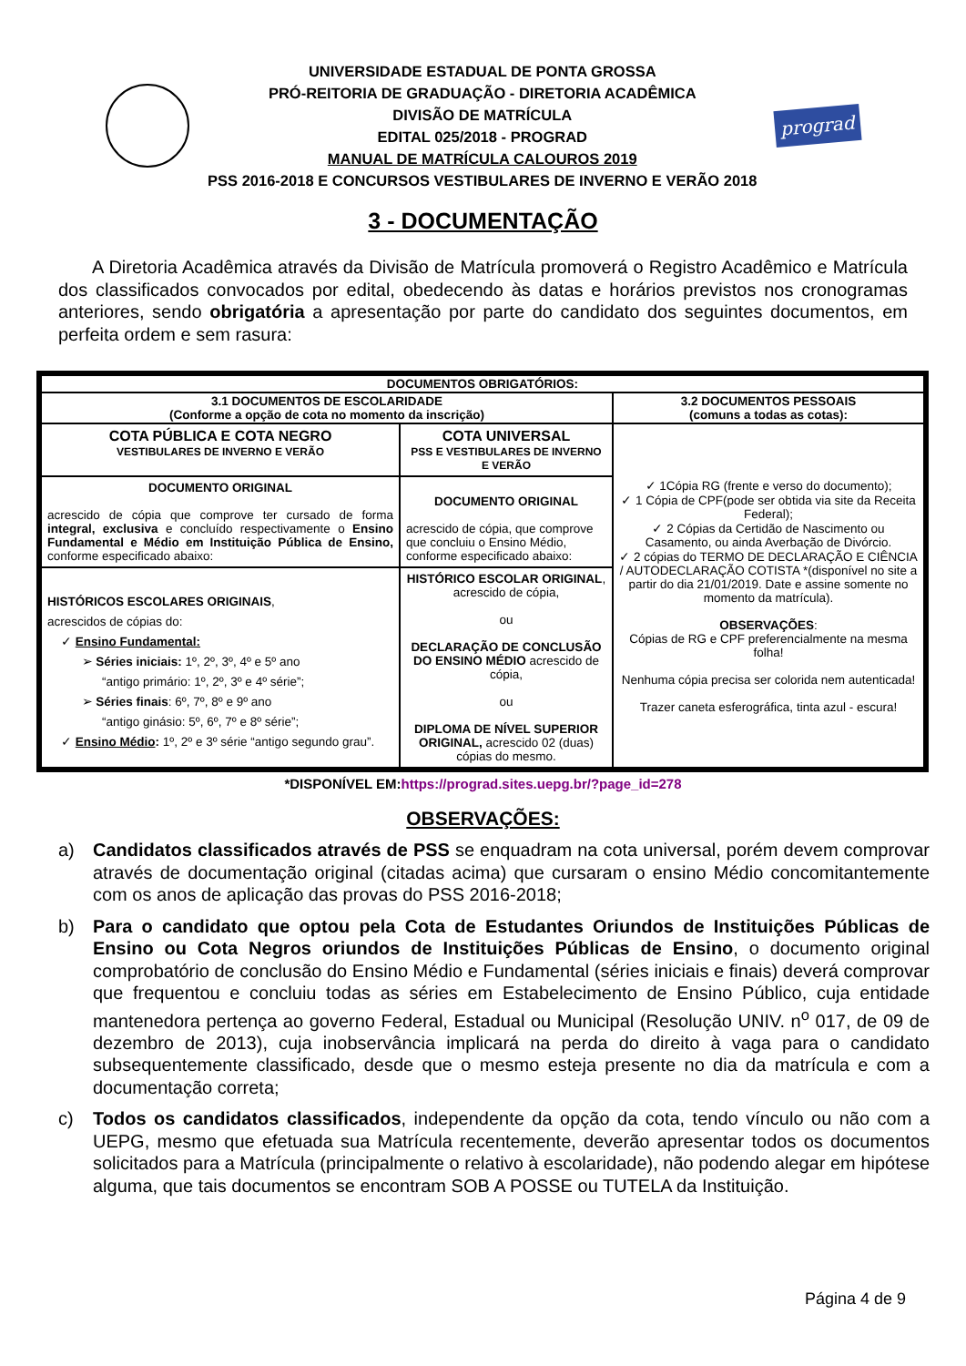UNIVERSIDADE ESTADUAL DE PONTA GROSSA
PRÓ-REITORIA DE GRADUAÇÃO - DIRETORIA ACADÊMICA
DIVISÃO DE MATRÍCULA
EDITAL 025/2018 - PROGRAD
MANUAL DE MATRÍCULA CALOUROS 2019
PSS 2016-2018 E CONCURSOS VESTIBULARES DE INVERNO E VERÃO 2018
prograd
3 - DOCUMENTAÇÃO
A Diretoria Acadêmica através da Divisão de Matrícula promoverá o Registro Acadêmico e Matrícula dos classificados convocados por edital, obedecendo às datas e horários previstos nos cronogramas anteriores, sendo obrigatória a apresentação por parte do candidato dos seguintes documentos, em perfeita ordem e sem rasura:
| DOCUMENTOS OBRIGATÓRIOS: | | |
| --- | --- | --- |
| 3.1 DOCUMENTOS DE ESCOLARIDADE (Conforme a opção de cota no momento da inscrição) | | 3.2 DOCUMENTOS PESSOAIS (comuns a todas as cotas): |
| COTA PÚBLICA E COTA NEGRO VESTIBULARES DE INVERNO E VERÃO | COTA UNIVERSAL PSS E VESTIBULARES DE INVERNO E VERÃO | ✓ 1Cópia RG (frente e verso do documento); ✓ 1 Cópia de CPF(pode ser obtida via site da Receita Federal); ✓ 2 Cópias da Certidão de Nascimento ou Casamento, ou ainda Averbação de Divórcio. ✓ 2 cópias do TERMO DE DECLARAÇÃO E CIÊNCIA / AUTODECLARAÇÃO COTISTA *(disponível no site a partir do dia 21/01/2019. Date e assine somente no momento da matrícula). OBSERVAÇÕES : Cópias de RG e CPF preferencialmente na mesma folha! Nenhuma cópia precisa ser colorida nem autenticada! Trazer caneta esferográfica, tinta azul - escura! |
| DOCUMENTO ORIGINAL acrescido de cópia que comprove ter cursado de forma integral, exclusiva e concluído respectivamente o Ensino Fundamental e Médio em Instituição Pública de Ensino, conforme especificado abaixo: | DOCUMENTO ORIGINAL acrescido de cópia, que comprove que concluiu o Ensino Médio, conforme especificado abaixo: | |
| HISTÓRICOS ESCOLARES ORIGINAIS , acrescidos de cópias do: ✓ Ensino Fundamental: ➢ Séries iniciais: 1º, 2º, 3º, 4º e 5º ano “antigo primário: 1º, 2º, 3º e 4º série”; ➢ Séries finais : 6º, 7º, 8º e 9º ano “antigo ginásio: 5º, 6º, 7º e 8º série”; ✓ Ensino Médio : 1º, 2º e 3º série “antigo segundo grau”. | HISTÓRICO ESCOLAR ORIGINAL , acrescido de cópia, ou DECLARAÇÃO DE CONCLUSÃO DO ENSINO MÉDIO acrescido de cópia, ou DIPLOMA DE NÍVEL SUPERIOR ORIGINAL, acrescido 02 (duas) cópias do mesmo. | |
*DISPONÍVEL EM:https://prograd.sites.uepg.br/?page_id=278
OBSERVAÇÕES:
a) Candidatos classificados através de PSS se enquadram na cota universal, porém devem comprovar através de documentação original (citadas acima) que cursaram o ensino Médio concomitantemente com os anos de aplicação das provas do PSS 2016-2018;
b) Para o candidato que optou pela Cota de Estudantes Oriundos de Instituições Públicas de Ensino ou Cota Negros oriundos de Instituições Públicas de Ensino, o documento original comprobatório de conclusão do Ensino Médio e Fundamental (séries iniciais e finais) deverá comprovar que frequentou e concluiu todas as séries em Estabelecimento de Ensino Público, cuja entidade mantenedora pertença ao governo Federal, Estadual ou Municipal (Resolução UNIV. n<sup>o</sup> 017, de 09 de dezembro de 2013), cuja inobservância implicará na perda do direito à vaga para o candidato subsequentemente classificado, desde que o mesmo esteja presente no dia da matrícula e com a documentação correta;
c) Todos os candidatos classificados, independente da opção da cota, tendo vínculo ou não com a UEPG, mesmo que efetuada sua Matrícula recentemente, deverão apresentar todos os documentos solicitados para a Matrícula (principalmente o relativo à escolaridade), não podendo alegar em hipótese alguma, que tais documentos se encontram SOB A POSSE ou TUTELA da Instituição.
Página 4 de 9